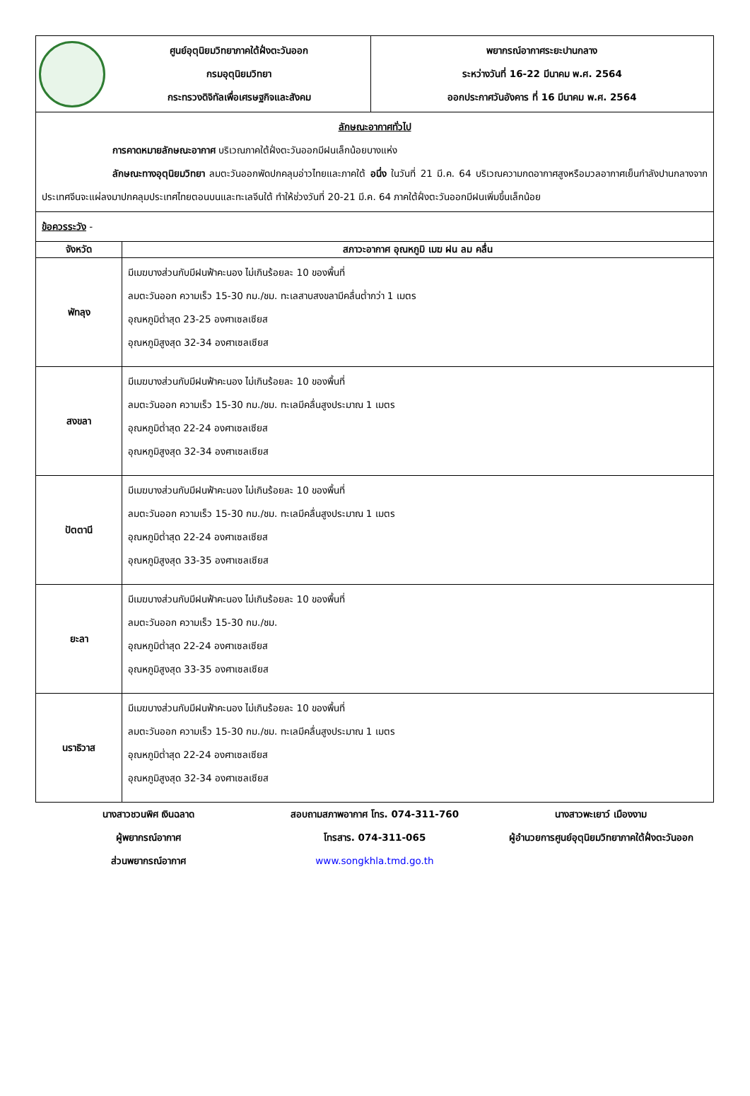| | ศูนย์อุตุนิยมวิทยาภาคใต้ฝั่งตะวันออก กรมอุตุนิยมวิทยา กระทรวงดิจิทัลเพื่อเศรษฐกิจและสังคม | พยากรณ์อากาศระยะปานกลาง ระหว่างวันที่ 16-22 มีนาคม พ.ศ. 2564 ออกประกาศวันอังคาร ที่ 16 มีนาคม พ.ศ. 2564 |
| ลักษณะอากาศทั่วไป การคาดหมายลักษณะอากาศ บริเวณภาคใต้ฝั่งตะวันออกมีฝนเล็กน้อยบางแห่ง ลักษณะทางอุตุนิยมวิทยา ลมตะวันออกพัดปกคลุมอ่าวไทยและภาคใต้ อนึ่ง ในวันที่ 21 มี.ค. 64 บริเวณความกดอากาศสูงหรือมวลอากาศเย็นกำลังปานกลางจากประเทศจีนจะแผ่ลงมาปกคลุมประเทศไทยตอนบนและทะเลจีนใต้ ทำให้ช่วงวันที่ 20-21 มี.ค. 64 ภาคใต้ฝั่งตะวันออกมีฝนเพิ่มขึ้นเล็กน้อย | |
| ข้อควรระวัง - | |
| จังหวัด | สภาวะอากาศ อุณหภูมิ เมฆ ฝน ลม คลื่น |
| พัทลุง | มีเมฆบางส่วนกับมีฝนฟ้าคะนอง ไม่เกินร้อยละ 10 ของพื้นที่ ลมตะวันออก ความเร็ว 15-30 กม./ชม. ทะเลสาบสงขลามีคลื่นต่ำกว่า 1 เมตร อุณหภูมิต่ำสุด 23-25 องศาเซลเซียส อุณหภูมิสูงสุด 32-34 องศาเซลเซียส |
| สงขลา | มีเมฆบางส่วนกับมีฝนฟ้าคะนอง ไม่เกินร้อยละ 10 ของพื้นที่ ลมตะวันออก ความเร็ว 15-30 กม./ชม. ทะเลมีคลื่นสูงประมาณ 1 เมตร อุณหภูมิต่ำสุด 22-24 องศาเซลเซียส อุณหภูมิสูงสุด 32-34 องศาเซลเซียส |
| ปัตตานี | มีเมฆบางส่วนกับมีฝนฟ้าคะนอง ไม่เกินร้อยละ 10 ของพื้นที่ ลมตะวันออก ความเร็ว 15-30 กม./ชม. ทะเลมีคลื่นสูงประมาณ 1 เมตร อุณหภูมิต่ำสุด 22-24 องศาเซลเซียส อุณหภูมิสูงสุด 33-35 องศาเซลเซียส |
| ยะลา | มีเมฆบางส่วนกับมีฝนฟ้าคะนอง ไม่เกินร้อยละ 10 ของพื้นที่ ลมตะวันออก ความเร็ว 15-30 กม./ชม. อุณหภูมิต่ำสุด 22-24 องศาเซลเซียส อุณหภูมิสูงสุด 33-35 องศาเซลเซียส |
| นราธิวาส | มีเมฆบางส่วนกับมีฝนฟ้าคะนอง ไม่เกินร้อยละ 10 ของพื้นที่ ลมตะวันออก ความเร็ว 15-30 กม./ชม. ทะเลมีคลื่นสูงประมาณ 1 เมตร อุณหภูมิต่ำสุด 22-24 องศาเซลเซียส อุณหภูมิสูงสุด 32-34 องศาเซลเซียส |
นางสาวชวนพิศ เงินฉลาด
ผู้พยากรณ์อากาศ
ส่วนพยากรณ์อากาศ
สอบถามสภาพอากาศ โทร. 074-311-760
โทรสาร. 074-311-065
www.songkhla.tmd.go.th
นางสาวพะเยาว์ เมืองงาม
ผู้อำนวยการศูนย์อุตุนิยมวิทยาภาคใต้ฝั่งตะวันออก